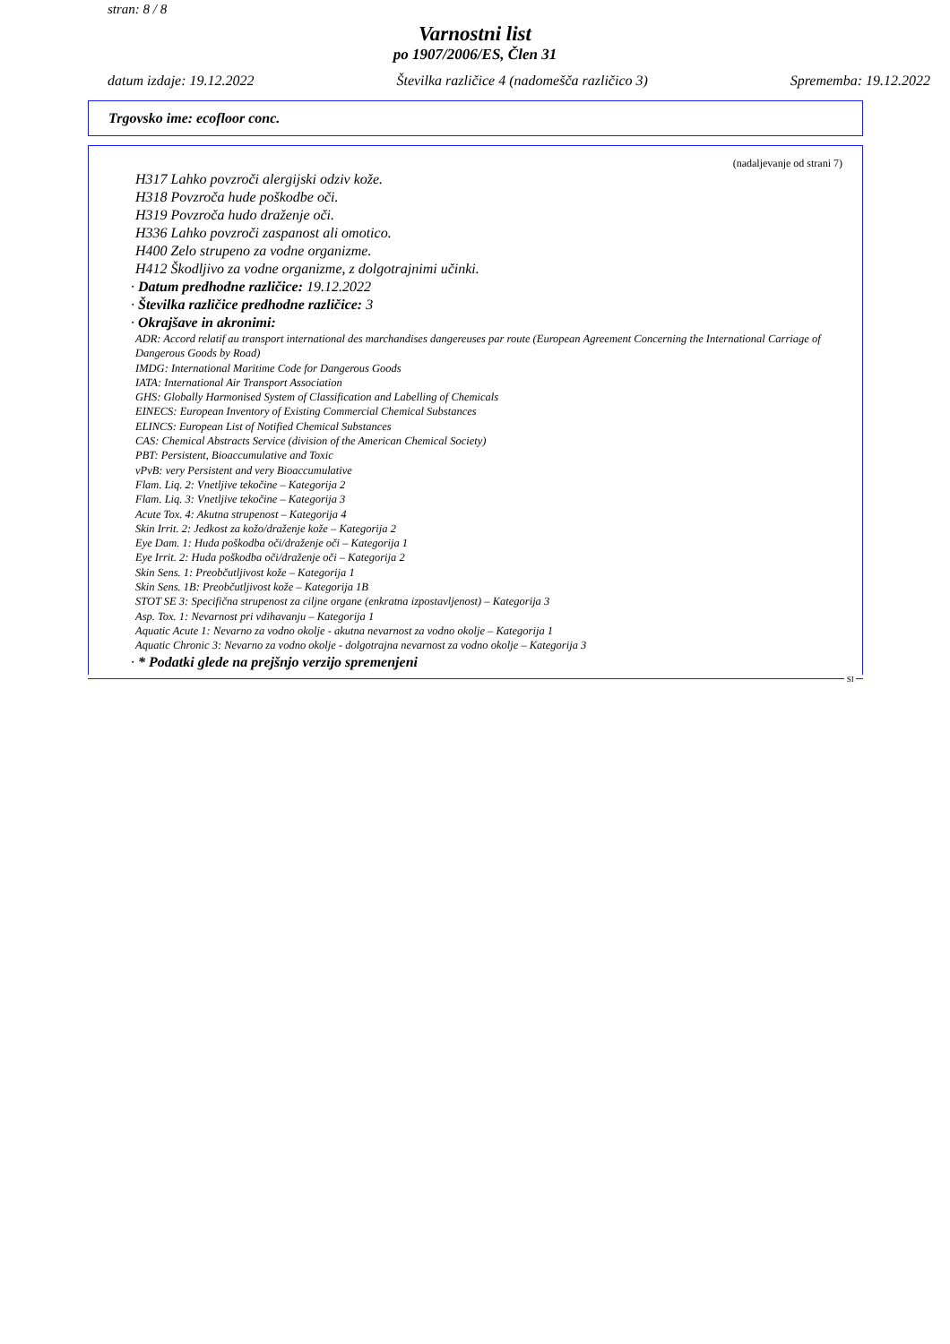stran: 8 / 8
Varnostni list
po 1907/2006/ES, Člen 31
datum izdaje: 19.12.2022 Številka različice 4 (nadomešča različico 3) Sprememba: 19.12.2022
Trgovsko ime: ecofloor conc.
(nadaljevanje od strani 7)
H317 Lahko povzroči alergijski odziv kože.
H318 Povzroča hude poškodbe oči.
H319 Povzroča hudo draženje oči.
H336 Lahko povzroči zaspanost ali omotico.
H400 Zelo strupeno za vodne organizme.
H412 Škodljivo za vodne organizme, z dolgotrajnimi učinki.
· Datum predhodne različice: 19.12.2022
· Številka različice predhodne različice: 3
· Okrajšave in akronimi:
ADR: Accord relatif au transport international des marchandises dangereuses par route (European Agreement Concerning the International Carriage of Dangerous Goods by Road)
IMDG: International Maritime Code for Dangerous Goods
IATA: International Air Transport Association
GHS: Globally Harmonised System of Classification and Labelling of Chemicals
EINECS: European Inventory of Existing Commercial Chemical Substances
ELINCS: European List of Notified Chemical Substances
CAS: Chemical Abstracts Service (division of the American Chemical Society)
PBT: Persistent, Bioaccumulative and Toxic
vPvB: very Persistent and very Bioaccumulative
Flam. Liq. 2: Vnetljive tekočine – Kategorija 2
Flam. Liq. 3: Vnetljive tekočine – Kategorija 3
Acute Tox. 4: Akutna strupenost – Kategorija 4
Skin Irrit. 2: Jedkost za kožo/draženje kože – Kategorija 2
Eye Dam. 1: Huda poškodba oči/draženje oči – Kategorija 1
Eye Irrit. 2: Huda poškodba oči/draženje oči – Kategorija 2
Skin Sens. 1: Preobčutljivost kože – Kategorija 1
Skin Sens. 1B: Preobčutljivost kože – Kategorija 1B
STOT SE 3: Specifična strupenost za ciljne organe (enkratna izpostavljenost) – Kategorija 3
Asp. Tox. 1: Nevarnost pri vdihavanju – Kategorija 1
Aquatic Acute 1: Nevarno za vodno okolje - akutna nevarnost za vodno okolje – Kategorija 1
Aquatic Chronic 3: Nevarno za vodno okolje - dolgotrajna nevarnost za vodno okolje – Kategorija 3
· * Podatki glede na prejšnjo verzijo spremenjeni
SI